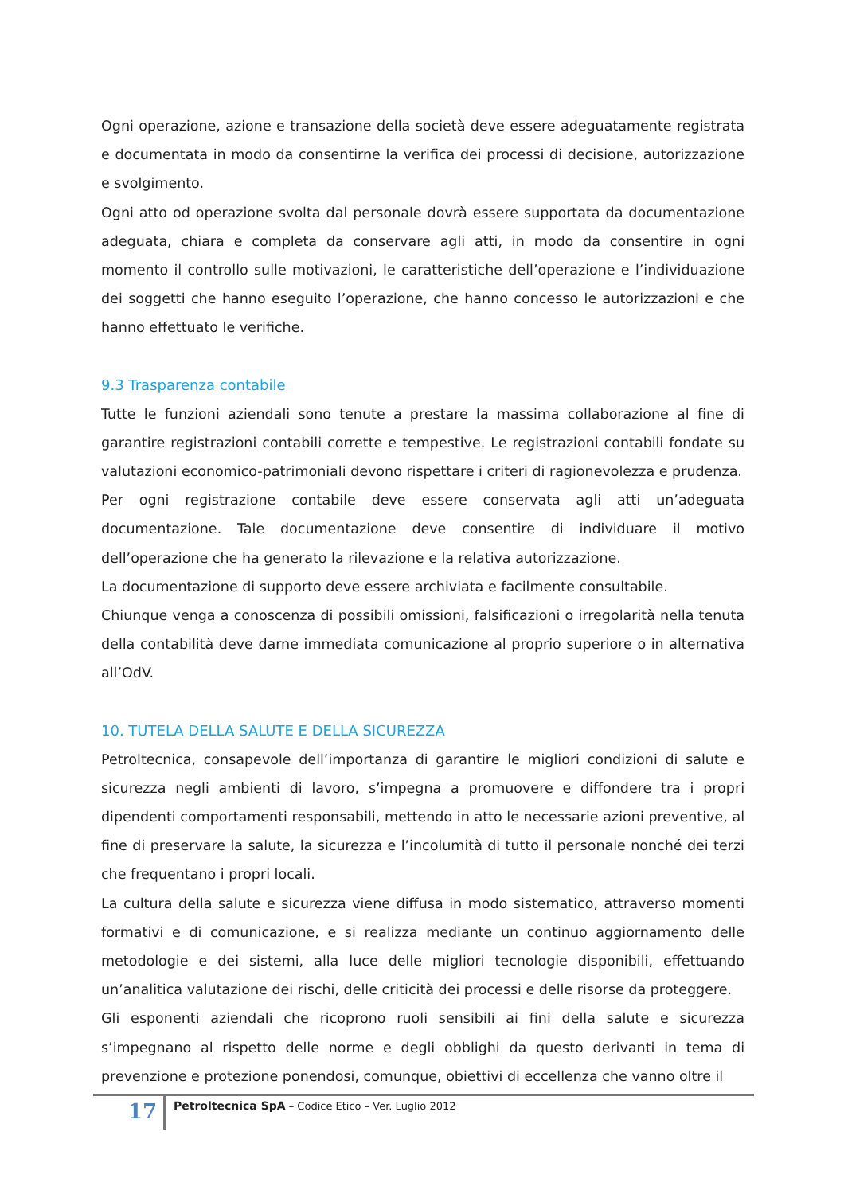Ogni operazione, azione e transazione della società deve essere adeguatamente registrata e documentata in modo da consentirne la verifica dei processi di decisione, autorizzazione e svolgimento.
Ogni atto od operazione svolta dal personale dovrà essere supportata da documentazione adeguata, chiara e completa da conservare agli atti, in modo da consentire in ogni momento il controllo sulle motivazioni, le caratteristiche dell’operazione e l’individuazione dei soggetti che hanno eseguito l’operazione, che hanno concesso le autorizzazioni e che hanno effettuato le verifiche.
9.3 Trasparenza contabile
Tutte le funzioni aziendali sono tenute a prestare la massima collaborazione al fine di garantire registrazioni contabili corrette e tempestive. Le registrazioni contabili fondate su valutazioni economico-patrimoniali devono rispettare i criteri di ragionevolezza e prudenza.
Per ogni registrazione contabile deve essere conservata agli atti un’adeguata documentazione. Tale documentazione deve consentire di individuare il motivo dell’operazione che ha generato la rilevazione e la relativa autorizzazione.
La documentazione di supporto deve essere archiviata e facilmente consultabile.
Chiunque venga a conoscenza di possibili omissioni, falsificazioni o irregolarità nella tenuta della contabilità deve darne immediata comunicazione al proprio superiore o in alternativa all’OdV.
10. TUTELA DELLA SALUTE E DELLA SICUREZZA
Petroltecnica, consapevole dell’importanza di garantire le migliori condizioni di salute e sicurezza negli ambienti di lavoro, s’impegna a promuovere e diffondere tra i propri dipendenti comportamenti responsabili, mettendo in atto le necessarie azioni preventive, al fine di preservare la salute, la sicurezza e l’incolumità di tutto il personale nonché dei terzi che frequentano i propri locali.
La cultura della salute e sicurezza viene diffusa in modo sistematico, attraverso momenti formativi e di comunicazione, e si realizza mediante un continuo aggiornamento delle metodologie e dei sistemi, alla luce delle migliori tecnologie disponibili, effettuando un’analitica valutazione dei rischi, delle criticità dei processi e delle risorse da proteggere.
Gli esponenti aziendali che ricoprono ruoli sensibili ai fini della salute e sicurezza s’impegnano al rispetto delle norme e degli obblighi da questo derivanti in tema di prevenzione e protezione ponendosi, comunque, obiettivi di eccellenza che vanno oltre il
17
Petroltecnica SpA – Codice Etico – Ver. Luglio 2012